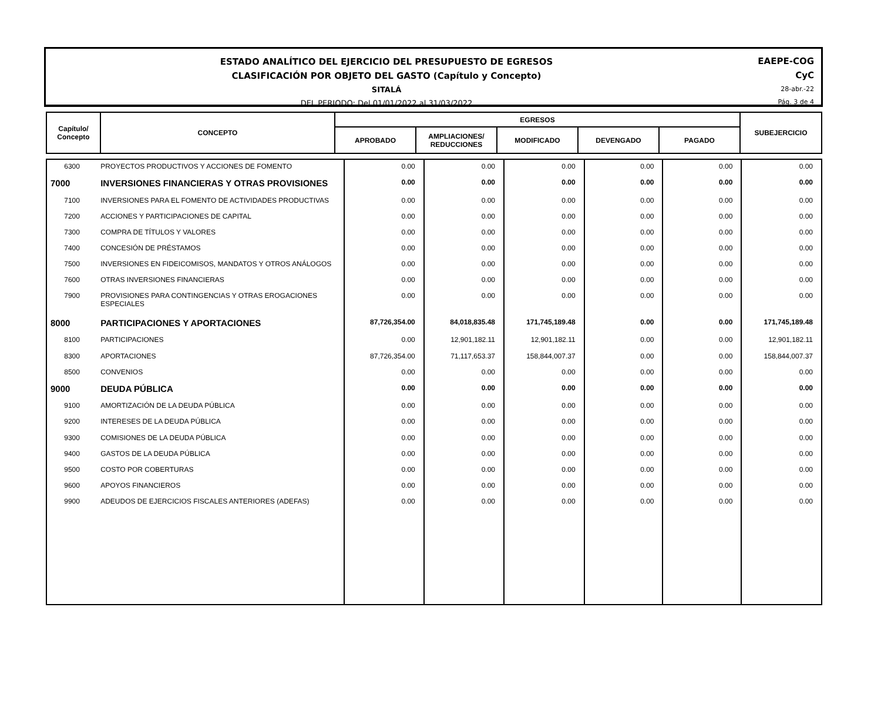ESTADO ANALÍTICO DEL EJERCICIO DEL PRESUPUESTO DE EGRESOS
CLASIFICACIÓN POR OBJETO DEL GASTO (Capítulo y Concepto)
SITALÁ
DEL PERIODO: Del 01/01/2022 al 31/03/2022
EAEPE-COG
CyC
28-abr.-22
Pág. 3 de 4
| Capítulo/ Concepto | CONCEPTO | EGRESOS | | | | | SUBEJERCICIO |
| --- | --- | --- | --- | --- | --- | --- | --- |
| | | APROBADO | AMPLIACIONES/ REDUCCIONES | MODIFICADO | DEVENGADO | PAGADO | |
| 6300 | PROYECTOS PRODUCTIVOS Y ACCIONES DE FOMENTO | 0.00 | 0.00 | 0.00 | 0.00 | 0.00 | 0.00 |
| 7000 | INVERSIONES FINANCIERAS Y OTRAS PROVISIONES | 0.00 | 0.00 | 0.00 | 0.00 | 0.00 | 0.00 |
| 7100 | INVERSIONES PARA EL FOMENTO DE ACTIVIDADES PRODUCTIVAS | 0.00 | 0.00 | 0.00 | 0.00 | 0.00 | 0.00 |
| 7200 | ACCIONES Y PARTICIPACIONES DE CAPITAL | 0.00 | 0.00 | 0.00 | 0.00 | 0.00 | 0.00 |
| 7300 | COMPRA DE TÍTULOS Y VALORES | 0.00 | 0.00 | 0.00 | 0.00 | 0.00 | 0.00 |
| 7400 | CONCESIÓN DE PRÉSTAMOS | 0.00 | 0.00 | 0.00 | 0.00 | 0.00 | 0.00 |
| 7500 | INVERSIONES EN FIDEICOMISOS, MANDATOS Y OTROS ANÁLOGOS | 0.00 | 0.00 | 0.00 | 0.00 | 0.00 | 0.00 |
| 7600 | OTRAS INVERSIONES FINANCIERAS | 0.00 | 0.00 | 0.00 | 0.00 | 0.00 | 0.00 |
| 7900 | PROVISIONES PARA CONTINGENCIAS Y OTRAS EROGACIONES ESPECIALES | 0.00 | 0.00 | 0.00 | 0.00 | 0.00 | 0.00 |
| 8000 | PARTICIPACIONES Y APORTACIONES | 87,726,354.00 | 84,018,835.48 | 171,745,189.48 | 0.00 | 0.00 | 171,745,189.48 |
| 8100 | PARTICIPACIONES | 0.00 | 12,901,182.11 | 12,901,182.11 | 0.00 | 0.00 | 12,901,182.11 |
| 8300 | APORTACIONES | 87,726,354.00 | 71,117,653.37 | 158,844,007.37 | 0.00 | 0.00 | 158,844,007.37 |
| 8500 | CONVENIOS | 0.00 | 0.00 | 0.00 | 0.00 | 0.00 | 0.00 |
| 9000 | DEUDA PÚBLICA | 0.00 | 0.00 | 0.00 | 0.00 | 0.00 | 0.00 |
| 9100 | AMORTIZACIÓN DE LA DEUDA PÚBLICA | 0.00 | 0.00 | 0.00 | 0.00 | 0.00 | 0.00 |
| 9200 | INTERESES DE LA DEUDA PÚBLICA | 0.00 | 0.00 | 0.00 | 0.00 | 0.00 | 0.00 |
| 9300 | COMISIONES DE LA DEUDA PÚBLICA | 0.00 | 0.00 | 0.00 | 0.00 | 0.00 | 0.00 |
| 9400 | GASTOS DE LA DEUDA PÚBLICA | 0.00 | 0.00 | 0.00 | 0.00 | 0.00 | 0.00 |
| 9500 | COSTO POR COBERTURAS | 0.00 | 0.00 | 0.00 | 0.00 | 0.00 | 0.00 |
| 9600 | APOYOS FINANCIEROS | 0.00 | 0.00 | 0.00 | 0.00 | 0.00 | 0.00 |
| 9900 | ADEUDOS DE EJERCICIOS FISCALES ANTERIORES (ADEFAS) | 0.00 | 0.00 | 0.00 | 0.00 | 0.00 | 0.00 |